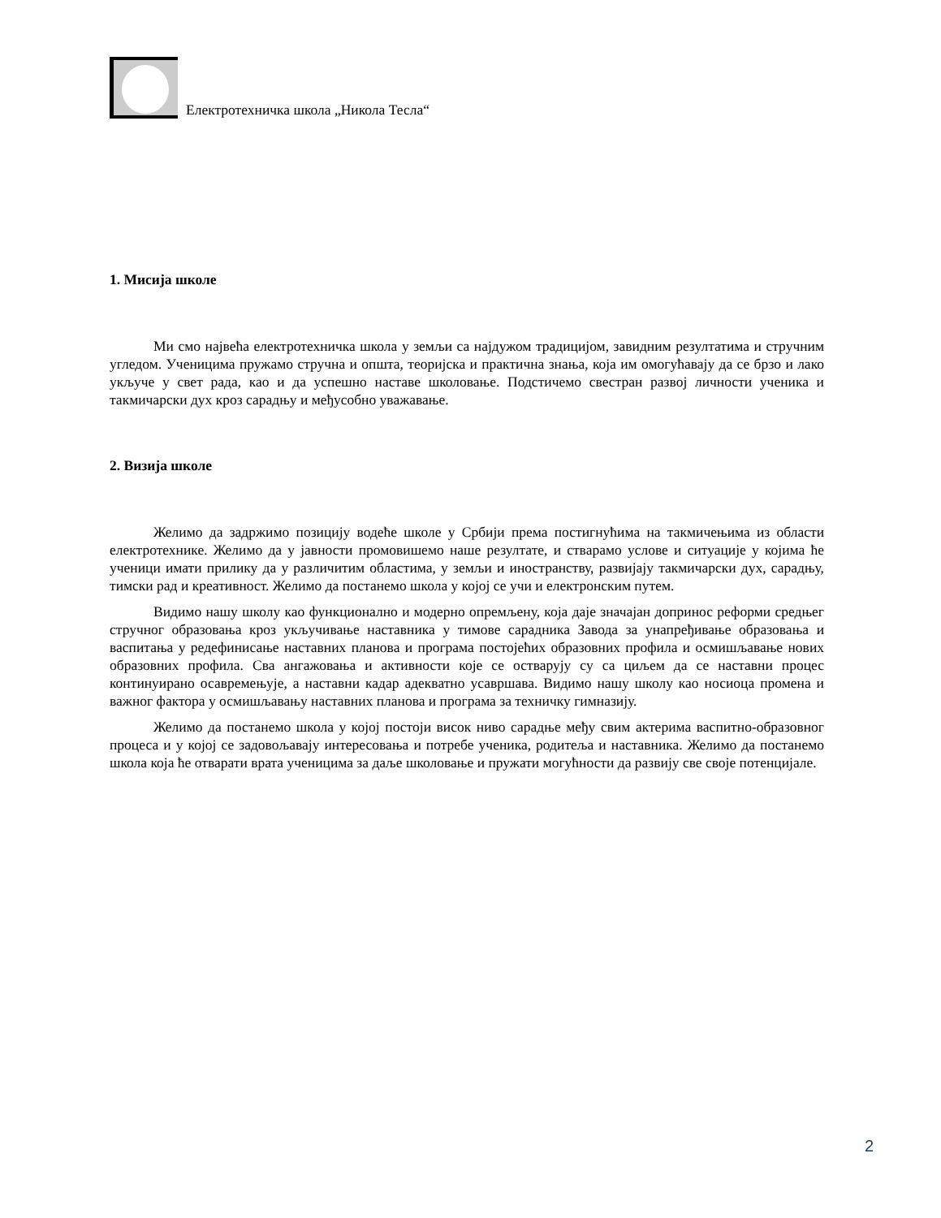Електротехничка школа „Никола Тесла“
1. Мисија школе
Ми смо највећа електротехничка школа у земљи са најдужом традицијом, завидним резултатима и стручним угледом. Ученицима пружамо стручна и општа, теоријска и практична знања, која им омогућавају да се брзо и лако укључе у свет рада, као и да успешно наставе школовање. Подстичемо свестран развој личности ученика и такмичарски дух кроз сарадњу и међусобно уважавање.
2. Визија школе
Желимо да задржимо позицију водеће школе у Србији према постигнућима на такмичењима из области електротехнике. Желимо да у јавности промовишемо наше резултате, и стварамо услове и ситуације у којима ће ученици имати прилику да у различитим областима, у земљи и иностранству, развијају такмичарски дух, сарадњу, тимски рад и креативност. Желимо да постанемо школа у којој се учи и електронским путем.
Видимо нашу школу као функционално и модерно опремљену, која даје значајан допринос реформи средњег стручног образовања кроз укључивање наставника у тимове сарадника Завода за унапређивање образовања и васпитања у редефинисање наставних планова и програма постојећих образовних профила и осмишљавање нових образовних профила. Сва ангажовања и активности које се остварују су са циљем да се наставни процес континуирано осавремењује, а наставни кадар адекватно усавршава. Видимо нашу школу као носиоца промена и важног фактора у осмишљавању наставних планова и програма за техничку гимназију.
Желимо да постанемо школа у којој постоји висок ниво сарадње међу свим актерима васпитно-образовног процеса и у којој се задовољавају интересовања и потребе ученика, родитеља и наставника. Желимо да постанемо школа која ће отварати врата ученицима за даље школовање и пружати могућности да развију све своје потенцијале.
2